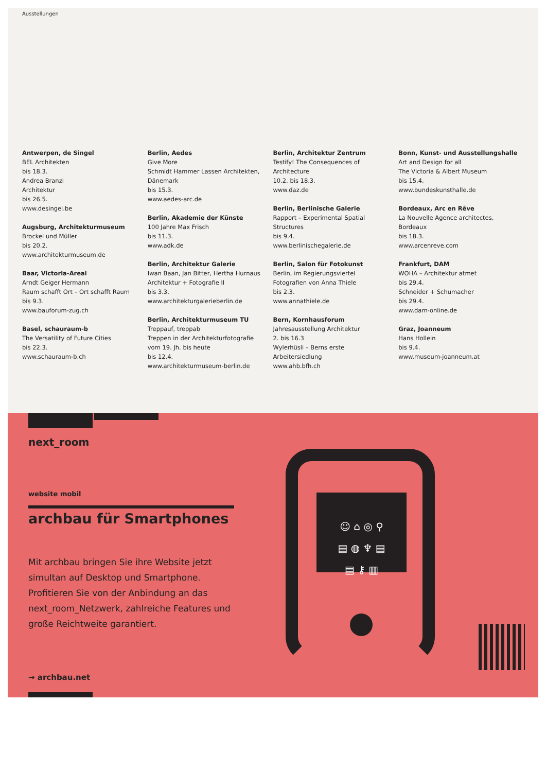Ausstellungen
Antwerpen, de Singel
BEL Architekten
bis 18.3.
Andrea Branzi
Architektur
bis 26.5.
www.desingel.be
Augsburg, Architekturmuseum
Brockel und Müller
bis 20.2.
www.architekturmuseum.de
Baar, Victoria-Areal
Arndt Geiger Hermann
Raum schafft Ort – Ort schafft Raum
bis 9.3.
www.bauforum-zug.ch
Basel, schauraum-b
The Versatility of Future Cities
bis 22.3.
www.schauraum-b.ch
Berlin, Aedes
Give More
Schmidt Hammer Lassen Architekten, Dänemark
bis 15.3.
www.aedes-arc.de
Berlin, Akademie der Künste
100 Jahre Max Frisch
bis 11.3.
www.adk.de
Berlin, Architektur Galerie
Iwan Baan, Jan Bitter, Hertha Hurnaus
Architektur + Fotografie II
bis 3.3.
www.architekturgalerieberlin.de
Berlin, Architekturmuseum TU
Treppauf, treppab
Treppen in der Architekturfotografie vom 19. Jh. bis heute
bis 12.4.
www.architekturmuseum-berlin.de
Berlin, Architektur Zentrum
Testify! The Consequences of Architecture
10.2. bis 18.3.
www.daz.de
Berlin, Berlinische Galerie
Rapport – Experimental Spatial Structures
bis 9.4.
www.berlinischegalerie.de
Berlin, Salon für Fotokunst
Berlin, im Regierungsviertel
Fotografien von Anna Thiele
bis 2.3.
www.annathiele.de
Bern, Kornhausforum
Jahresausstellung Architektur
2. bis 16.3
Wylerhüsli – Berns erste Arbeitersiedlung
www.ahb.bfh.ch
Bonn, Kunst- und Ausstellungshalle
Art and Design for all
The Victoria & Albert Museum
bis 15.4.
www.bundeskunsthalle.de
Bordeaux, Arc en Rêve
La Nouvelle Agence architectes, Bordeaux
bis 18.3.
www.arcenreve.com
Frankfurt, DAM
WOHA – Architektur atmet
bis 29.4.
Schneider + Schumacher
bis 29.4.
www.dam-online.de
Graz, Joanneum
Hans Hollein
bis 9.4.
www.museum-joanneum.at
next_room
website mobil
archbau für Smartphones
Mit archbau bringen Sie ihre Website jetzt simultan auf Desktop und Smartphone. Profitieren Sie von der Anbindung an das next_room_Netzwerk, zahlreiche Features und große Reichtweite garantiert.
→ archbau.net
☺ ⌂ ◎ ⚲
▤ ◍ ♆ ▤
▤ ⚷ ▥